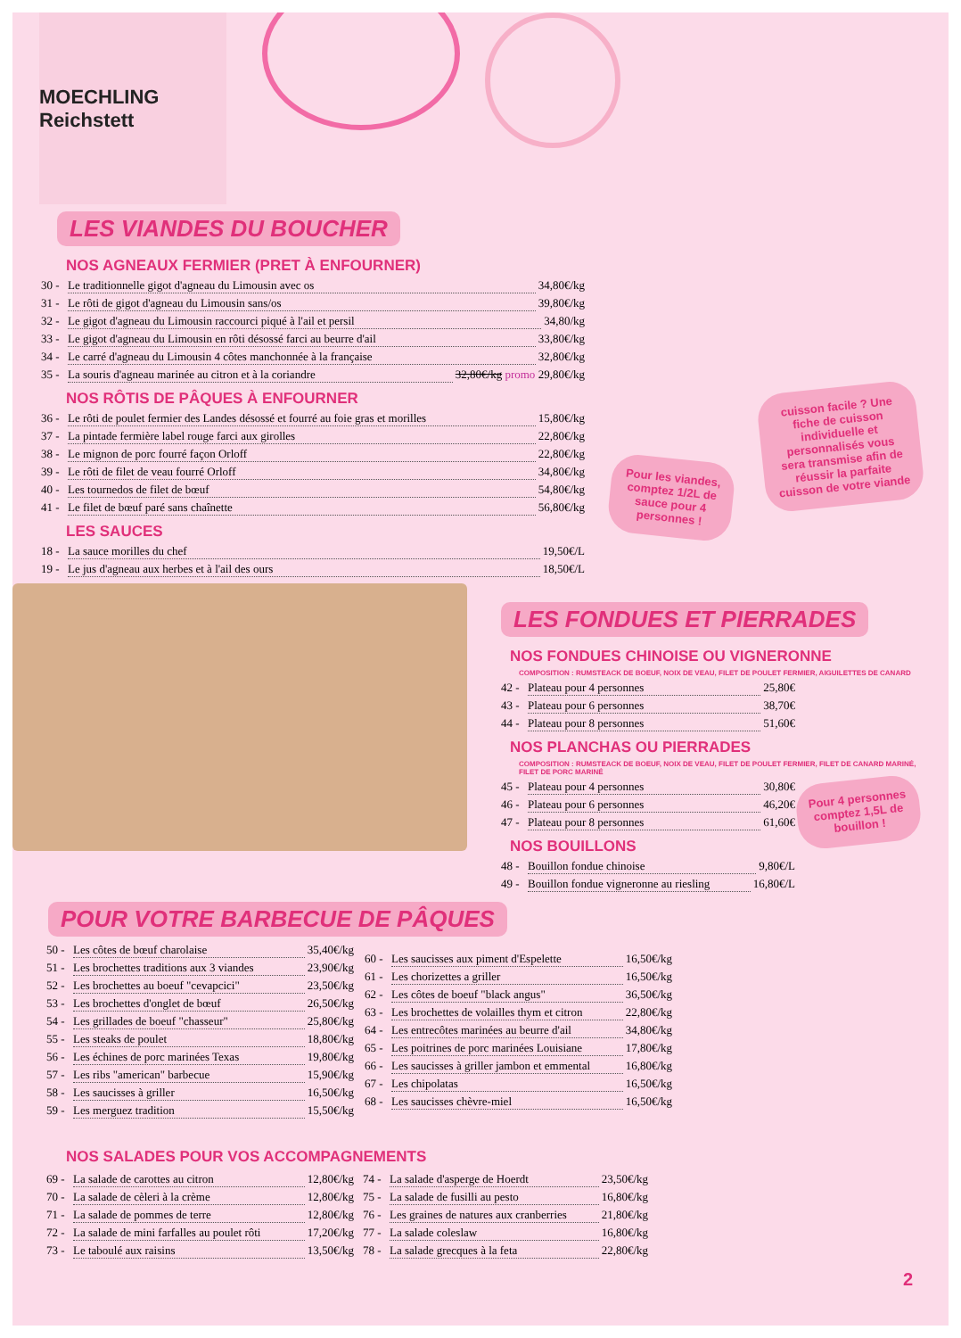MOECHLING Reichstett
LES VIANDES DU BOUCHER
NOS AGNEAUX FERMIER (PRET À ENFOURNER)
30 - Le traditionnelle gigot d'agneau du Limousin avec os 34,80€/kg
31 - Le rôti de gigot d'agneau du Limousin sans/os 39,80€/kg
32 - Le gigot d'agneau du Limousin raccourci piqué à l'ail et persil 34,80/kg
33 - Le gigot d'agneau du Limousin en rôti désossé farci au beurre d'ail 33,80€/kg
34 - Le carré d'agneau du Limousin 4 côtes manchonnée à la française 32,80€/kg
35 - La souris d'agneau marinée au citron et à la coriandre 32,80€/kg promo 29,80€/kg
NOS RÔTIS DE PÂQUES À ENFOURNER
36 - Le rôti de poulet fermier des Landes désossé et fourré au foie gras et morilles 15,80€/kg
37 - La pintade fermière label rouge farci aux girolles 22,80€/kg
38 - Le mignon de porc fourré façon Orloff 22,80€/kg
39 - Le rôti de filet de veau fourré Orloff 34,80€/kg
40 - Les tournedos de filet de bœuf 54,80€/kg
41 - Le filet de bœuf paré sans chaînette 56,80€/kg
LES SAUCES
18 - La sauce morilles du chef 19,50€/L
19 - Le jus d'agneau aux herbes et à l'ail des ours 18,50€/L
cuisson facile ? Une fiche de cuisson individuelle et personnalisés vous sera transmise afin de réussir la parfaite cuisson de votre viande
Pour les viandes, comptez 1/2L de sauce pour 4 personnes !
LES FONDUES ET PIERRADES
NOS FONDUES CHINOISE OU VIGNERONNE
COMPOSITION : RUMSTEACK DE BOEUF, NOIX DE VEAU, FILET DE POULET FERMIER, AIGUILETTES DE CANARD
42 - Plateau pour 4 personnes 25,80€
43 - Plateau pour 6 personnes 38,70€
44 - Plateau pour 8 personnes 51,60€
NOS PLANCHAS OU PIERRADES
COMPOSITION : RUMSTEACK DE BOEUF, NOIX DE VEAU, FILET DE POULET FERMIER, FILET DE CANARD MARINÉ, FILET DE PORC MARINÉ
45 - Plateau pour 4 personnes 30,80€
46 - Plateau pour 6 personnes 46,20€
47 - Plateau pour 8 personnes 61,60€
NOS BOUILLONS
48 - Bouillon fondue chinoise 9,80€/L
49 - Bouillon fondue vigneronne au riesling 16,80€/L
Pour 4 personnes comptez 1,5L de bouillon !
POUR VOTRE BARBECUE DE PÂQUES
50 - Les côtes de bœuf charolaise 35,40€/kg
51 - Les brochettes traditions aux 3 viandes 23,90€/kg
52 - Les brochettes au boeuf "cevapcici" 23,50€/kg
53 - Les brochettes d'onglet de bœuf 26,50€/kg
54 - Les grillades de boeuf "chasseur" 25,80€/kg
55 - Les steaks de poulet 18,80€/kg
56 - Les échines de porc marinées Texas 19,80€/kg
57 - Les ribs "american" barbecue 15,90€/kg
58 - Les saucisses à griller 16,50€/kg
59 - Les merguez tradition 15,50€/kg
60 - Les saucisses aux piment d'Espelette 16,50€/kg
61 - Les chorizettes a griller 16,50€/kg
62 - Les côtes de boeuf "black angus" 36,50€/kg
63 - Les brochettes de volailles thym et citron 22,80€/kg
64 - Les entrecôtes marinées au beurre d'ail 34,80€/kg
65 - Les poitrines de porc marinées Louisiane 17,80€/kg
66 - Les saucisses à griller jambon et emmental 16,80€/kg
67 - Les chipolatas 16,50€/kg
68 - Les saucisses chèvre-miel 16,50€/kg
NOS SALADES POUR VOS ACCOMPAGNEMENTS
69 - La salade de carottes au citron 12,80€/kg
70 - La salade de cèleri à la crème 12,80€/kg
71 - La salade de pommes de terre 12,80€/kg
72 - La salade de mini farfalles au poulet rôti 17,20€/kg
73 - Le taboulé aux raisins 13,50€/kg
74 - La salade d'asperge de Hoerdt 23,50€/kg
75 - La salade de fusilli au pesto 16,80€/kg
76 - Les graines de natures aux cranberries 21,80€/kg
77 - La salade coleslaw 16,80€/kg
78 - La salade grecques à la feta 22,80€/kg
2